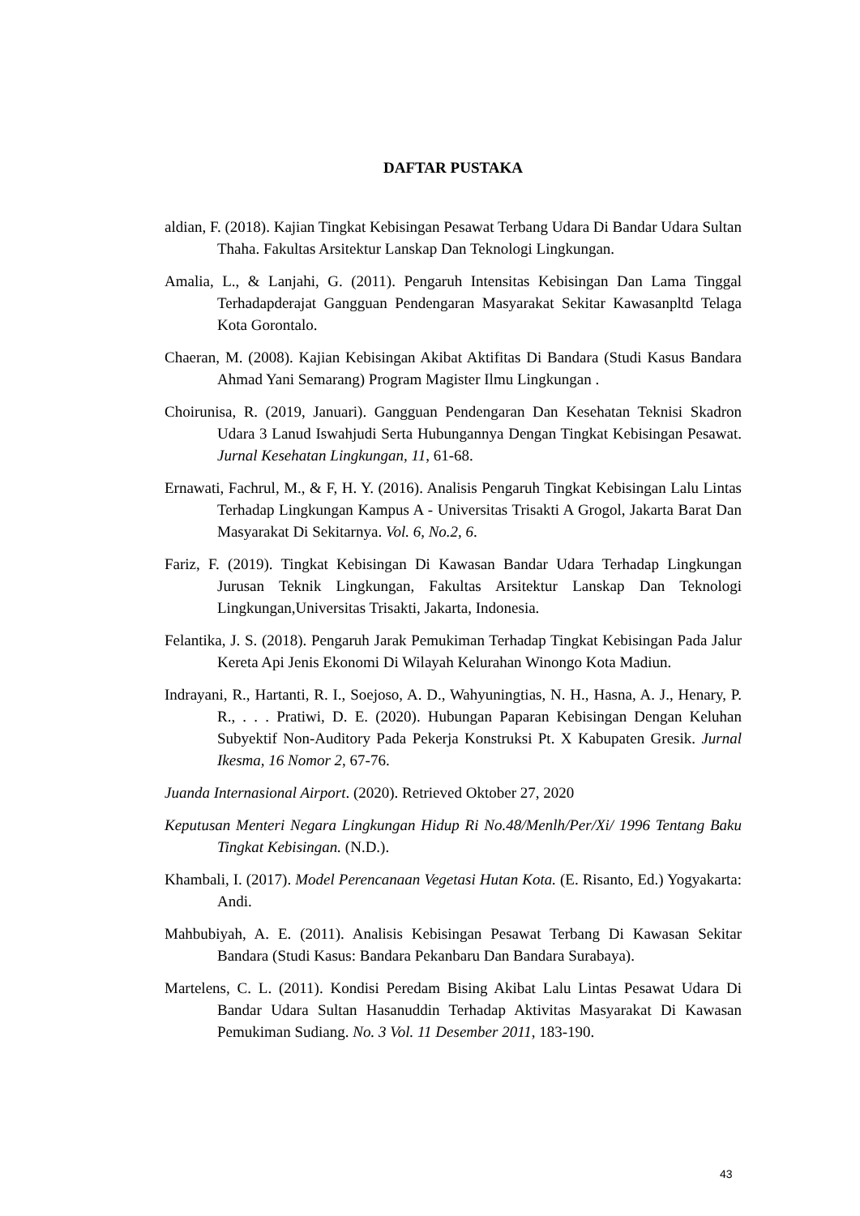DAFTAR PUSTAKA
aldian, F. (2018). Kajian Tingkat Kebisingan Pesawat Terbang Udara Di Bandar Udara Sultan Thaha. Fakultas Arsitektur Lanskap Dan Teknologi Lingkungan.
Amalia, L., & Lanjahi, G. (2011). Pengaruh Intensitas Kebisingan Dan Lama Tinggal Terhadapderajat Gangguan Pendengaran Masyarakat Sekitar Kawasanpltd Telaga Kota Gorontalo.
Chaeran, M. (2008). Kajian Kebisingan Akibat Aktifitas Di Bandara (Studi Kasus Bandara Ahmad Yani Semarang) Program Magister Ilmu Lingkungan .
Choirunisa, R. (2019, Januari). Gangguan Pendengaran Dan Kesehatan Teknisi Skadron Udara 3 Lanud Iswahjudi Serta Hubungannya Dengan Tingkat Kebisingan Pesawat. Jurnal Kesehatan Lingkungan, 11, 61-68.
Ernawati, Fachrul, M., & F, H. Y. (2016). Analisis Pengaruh Tingkat Kebisingan Lalu Lintas Terhadap Lingkungan Kampus A - Universitas Trisakti A Grogol, Jakarta Barat Dan Masyarakat Di Sekitarnya. Vol. 6, No.2, 6.
Fariz, F. (2019). Tingkat Kebisingan Di Kawasan Bandar Udara Terhadap Lingkungan Jurusan Teknik Lingkungan, Fakultas Arsitektur Lanskap Dan Teknologi Lingkungan,Universitas Trisakti, Jakarta, Indonesia.
Felantika, J. S. (2018). Pengaruh Jarak Pemukiman Terhadap Tingkat Kebisingan Pada Jalur Kereta Api Jenis Ekonomi Di Wilayah Kelurahan Winongo Kota Madiun.
Indrayani, R., Hartanti, R. I., Soejoso, A. D., Wahyuningtias, N. H., Hasna, A. J., Henary, P. R., . . . Pratiwi, D. E. (2020). Hubungan Paparan Kebisingan Dengan Keluhan Subyektif Non-Auditory Pada Pekerja Konstruksi Pt. X Kabupaten Gresik. Jurnal Ikesma, 16 Nomor 2, 67-76.
Juanda Internasional Airport. (2020). Retrieved Oktober 27, 2020
Keputusan Menteri Negara Lingkungan Hidup Ri No.48/Menlh/Per/Xi/ 1996 Tentang Baku Tingkat Kebisingan. (N.D.).
Khambali, I. (2017). Model Perencanaan Vegetasi Hutan Kota. (E. Risanto, Ed.) Yogyakarta: Andi.
Mahbubiyah, A. E. (2011). Analisis Kebisingan Pesawat Terbang Di Kawasan Sekitar Bandara (Studi Kasus: Bandara Pekanbaru Dan Bandara Surabaya).
Martelens, C. L. (2011). Kondisi Peredam Bising Akibat Lalu Lintas Pesawat Udara Di Bandar Udara Sultan Hasanuddin Terhadap Aktivitas Masyarakat Di Kawasan Pemukiman Sudiang. No. 3 Vol. 11 Desember 2011, 183-190.
43